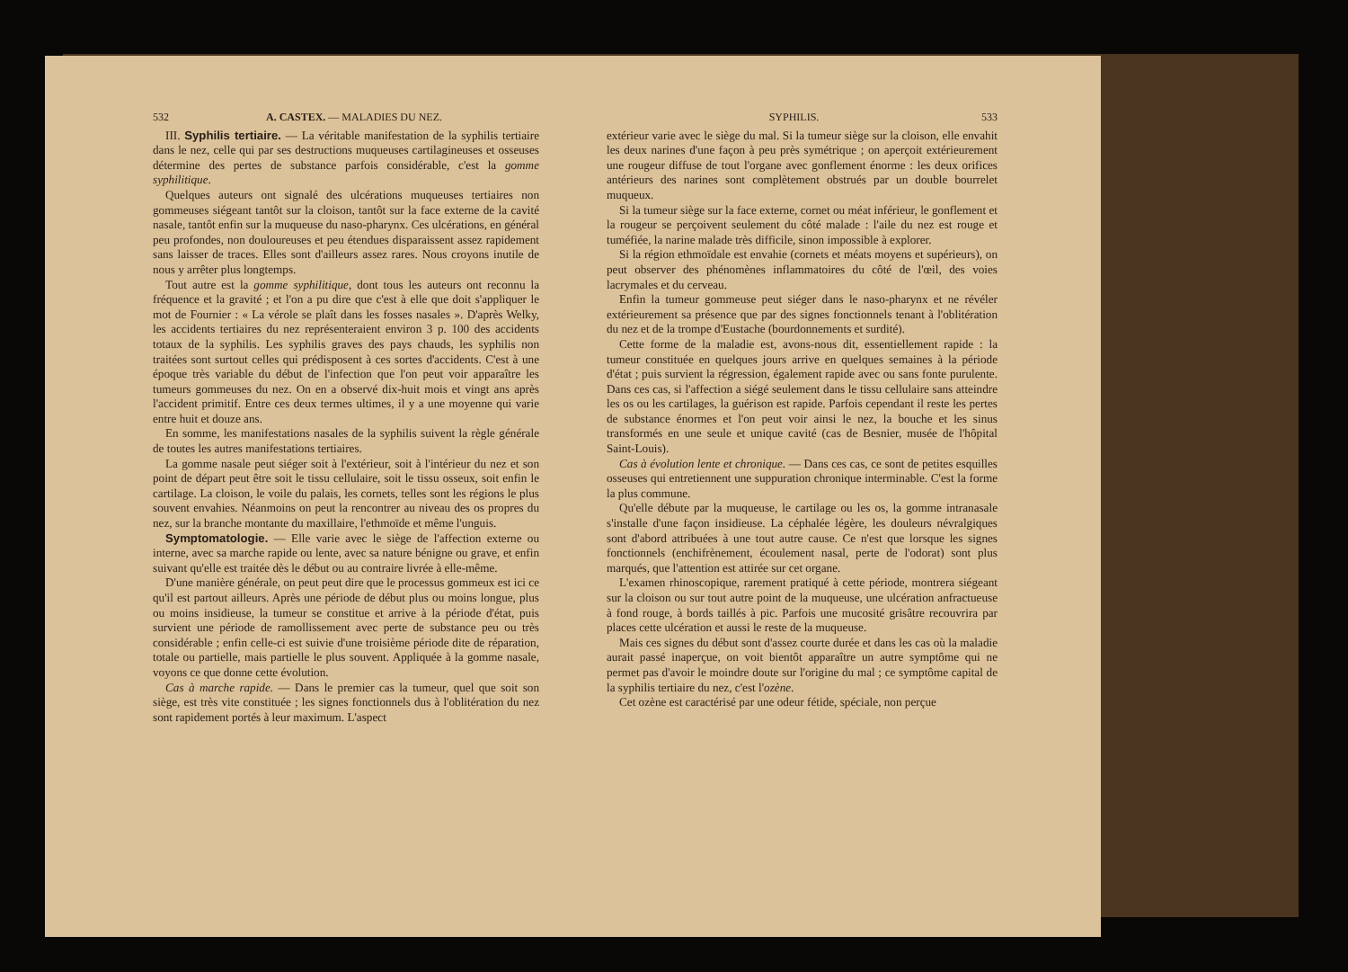532 A. CASTEX. — MALADIES DU NEZ.
III. Syphilis tertiaire. — La véritable manifestation de la syphilis tertiaire dans le nez, celle qui par ses destructions muqueuses cartilagineuses et osseuses détermine des pertes de substance parfois considérable, c'est la gomme syphilitique.
Quelques auteurs ont signalé des ulcérations muqueuses tertiaires non gommeuses siégeant tantôt sur la cloison, tantôt sur la face externe de la cavité nasale, tantôt enfin sur la muqueuse du naso-pharynx. Ces ulcérations, en général peu profondes, non douloureuses et peu étendues disparaissent assez rapidement sans laisser de traces. Elles sont d'ailleurs assez rares. Nous croyons inutile de nous y arrêter plus longtemps.
Tout autre est la gomme syphilitique, dont tous les auteurs ont reconnu la fréquence et la gravité ; et l'on a pu dire que c'est à elle que doit s'appliquer le mot de Fournier : « La vérole se plaît dans les fosses nasales ». D'après Welky, les accidents tertiaires du nez représenteraient environ 3 p. 100 des accidents totaux de la syphilis. Les syphilis graves des pays chauds, les syphilis non traitées sont surtout celles qui prédisposent à ces sortes d'accidents. C'est à une époque très variable du début de l'infection que l'on peut voir apparaître les tumeurs gommeuses du nez. On en a observé dix-huit mois et vingt ans après l'accident primitif. Entre ces deux termes ultimes, il y a une moyenne qui varie entre huit et douze ans.
En somme, les manifestations nasales de la syphilis suivent la règle générale de toutes les autres manifestations tertiaires.
La gomme nasale peut siéger soit à l'extérieur, soit à l'intérieur du nez et son point de départ peut être soit le tissu cellulaire, soit le tissu osseux, soit enfin le cartilage. La cloison, le voile du palais, les cornets, telles sont les régions le plus souvent envahies. Néanmoins on peut la rencontrer au niveau des os propres du nez, sur la branche montante du maxillaire, l'ethmoïde et même l'unguis.
Symptomatologie. — Elle varie avec le siège de l'affection externe ou interne, avec sa marche rapide ou lente, avec sa nature bénigne ou grave, et enfin suivant qu'elle est traitée dès le début ou au contraire livrée à elle-même.
D'une manière générale, on peut peut dire que le processus gommeux est ici ce qu'il est partout ailleurs. Après une période de début plus ou moins longue, plus ou moins insidieuse, la tumeur se constitue et arrive à la période d'état, puis survient une période de ramollissement avec perte de substance peu ou très considérable ; enfin celle-ci est suivie d'une troisième période dite de réparation, totale ou partielle, mais partielle le plus souvent. Appliquée à la gomme nasale, voyons ce que donne cette évolution.
Cas à marche rapide. — Dans le premier cas la tumeur, quel que soit son siège, est très vite constituée ; les signes fonctionnels dus à l'oblitération du nez sont rapidement portés à leur maximum. L'aspect
SYPHILIS. 533
extérieur varie avec le siège du mal. Si la tumeur siège sur la cloison, elle envahit les deux narines d'une façon à peu près symétrique ; on aperçoit extérieurement une rougeur diffuse de tout l'organe avec gonflement énorme : les deux orifices antérieurs des narines sont complètement obstrués par un double bourrelet muqueux.
Si la tumeur siège sur la face externe, cornet ou méat inférieur, le gonflement et la rougeur se perçoivent seulement du côté malade : l'aile du nez est rouge et tuméfiée, la narine malade très difficile, sinon impossible à explorer.
Si la région ethmoïdale est envahie (cornets et méats moyens et supérieurs), on peut observer des phénomènes inflammatoires du côté de l'œil, des voies lacrymales et du cerveau.
Enfin la tumeur gommeuse peut siéger dans le naso-pharynx et ne révéler extérieurement sa présence que par des signes fonctionnels tenant à l'oblitération du nez et de la trompe d'Eustache (bourdonnements et surdité).
Cette forme de la maladie est, avons-nous dit, essentiellement rapide : la tumeur constituée en quelques jours arrive en quelques semaines à la période d'état ; puis survient la régression, également rapide avec ou sans fonte purulente. Dans ces cas, si l'affection a siégé seulement dans le tissu cellulaire sans atteindre les os ou les cartilages, la guérison est rapide. Parfois cependant il reste les pertes de substance énormes et l'on peut voir ainsi le nez, la bouche et les sinus transformés en une seule et unique cavité (cas de Besnier, musée de l'hôpital Saint-Louis).
Cas à évolution lente et chronique. — Dans ces cas, ce sont de petites esquilles osseuses qui entretiennent une suppuration chronique interminable. C'est la forme la plus commune.
Qu'elle débute par la muqueuse, le cartilage ou les os, la gomme intranasale s'installe d'une façon insidieuse. La céphalée légère, les douleurs névralgiques sont d'abord attribuées à une tout autre cause. Ce n'est que lorsque les signes fonctionnels (enchifrènement, écoulement nasal, perte de l'odorat) sont plus marqués, que l'attention est attirée sur cet organe.
L'examen rhinoscopique, rarement pratiqué à cette période, montrera siégeant sur la cloison ou sur tout autre point de la muqueuse, une ulcération anfractueuse à fond rouge, à bords taillés à pic. Parfois une mucosité grisâtre recouvrira par places cette ulcération et aussi le reste de la muqueuse.
Mais ces signes du début sont d'assez courte durée et dans les cas où la maladie aurait passé inaperçue, on voit bientôt apparaître un autre symptôme qui ne permet pas d'avoir le moindre doute sur l'origine du mal ; ce symptôme capital de la syphilis tertiaire du nez, c'est l'ozène.
Cet ozène est caractérisé par une odeur fétide, spéciale, non perçue